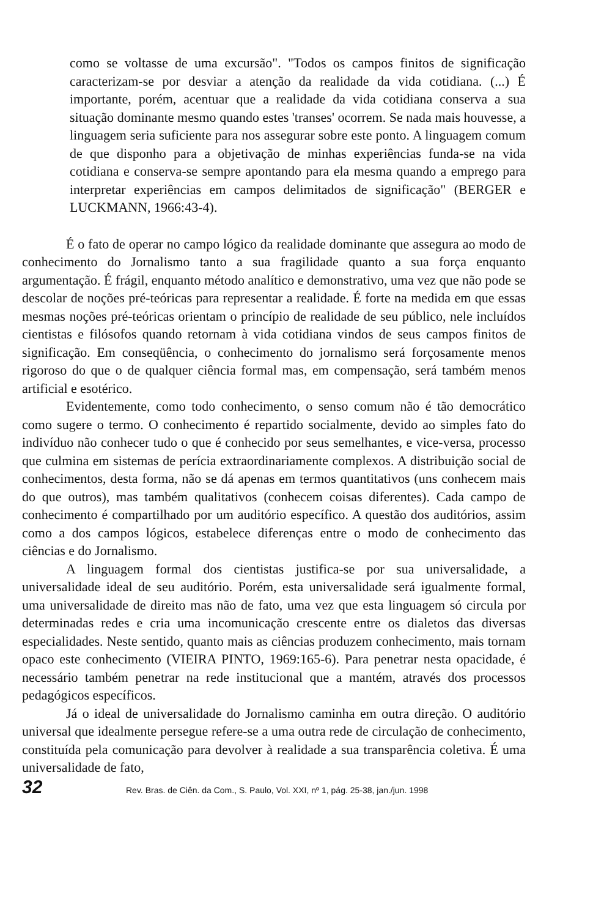como se voltasse de uma excursão". "Todos os campos finitos de significação caracterizam-se por desviar a atenção da realidade da vida cotidiana. (...) É importante, porém, acentuar que a realidade da vida cotidiana conserva a sua situação dominante mesmo quando estes 'transes' ocorrem. Se nada mais houvesse, a linguagem seria suficiente para nos assegurar sobre este ponto. A linguagem comum de que disponho para a objetivação de minhas experiências funda-se na vida cotidiana e conserva-se sempre apontando para ela mesma quando a emprego para interpretar experiências em campos delimitados de significação" (BERGER e LUCKMANN, 1966:43-4).
É o fato de operar no campo lógico da realidade dominante que assegura ao modo de conhecimento do Jornalismo tanto a sua fragilidade quanto a sua força enquanto argumentação. É frágil, enquanto método analítico e demonstrativo, uma vez que não pode se descolar de noções pré-teóricas para representar a realidade. É forte na medida em que essas mesmas noções pré-teóricas orientam o princípio de realidade de seu público, nele incluídos cientistas e filósofos quando retornam à vida cotidiana vindos de seus campos finitos de significação. Em conseqüência, o conhecimento do jornalismo será forçosamente menos rigoroso do que o de qualquer ciência formal mas, em compensação, será também menos artificial e esotérico.
Evidentemente, como todo conhecimento, o senso comum não é tão democrático como sugere o termo. O conhecimento é repartido socialmente, devido ao simples fato do indivíduo não conhecer tudo o que é conhecido por seus semelhantes, e vice-versa, processo que culmina em sistemas de perícia extraordinariamente complexos. A distribuição social de conhecimentos, desta forma, não se dá apenas em termos quantitativos (uns conhecem mais do que outros), mas também qualitativos (conhecem coisas diferentes). Cada campo de conhecimento é compartilhado por um auditório específico. A questão dos auditórios, assim como a dos campos lógicos, estabelece diferenças entre o modo de conhecimento das ciências e do Jornalismo.
A linguagem formal dos cientistas justifica-se por sua universalidade, a universalidade ideal de seu auditório. Porém, esta universalidade será igualmente formal, uma universalidade de direito mas não de fato, uma vez que esta linguagem só circula por determinadas redes e cria uma incomunicação crescente entre os dialetos das diversas especialidades. Neste sentido, quanto mais as ciências produzem conhecimento, mais tornam opaco este conhecimento (VIEIRA PINTO, 1969:165-6). Para penetrar nesta opacidade, é necessário também penetrar na rede institucional que a mantém, através dos processos pedagógicos específicos.
Já o ideal de universalidade do Jornalismo caminha em outra direção. O auditório universal que idealmente persegue refere-se a uma outra rede de circulação de conhecimento, constituída pela comunicação para devolver à realidade a sua transparência coletiva. É uma universalidade de fato,
32 Rev. Bras. de Ciên. da Com., S. Paulo, Vol. XXI, nº 1, pág. 25-38, jan./jun. 1998